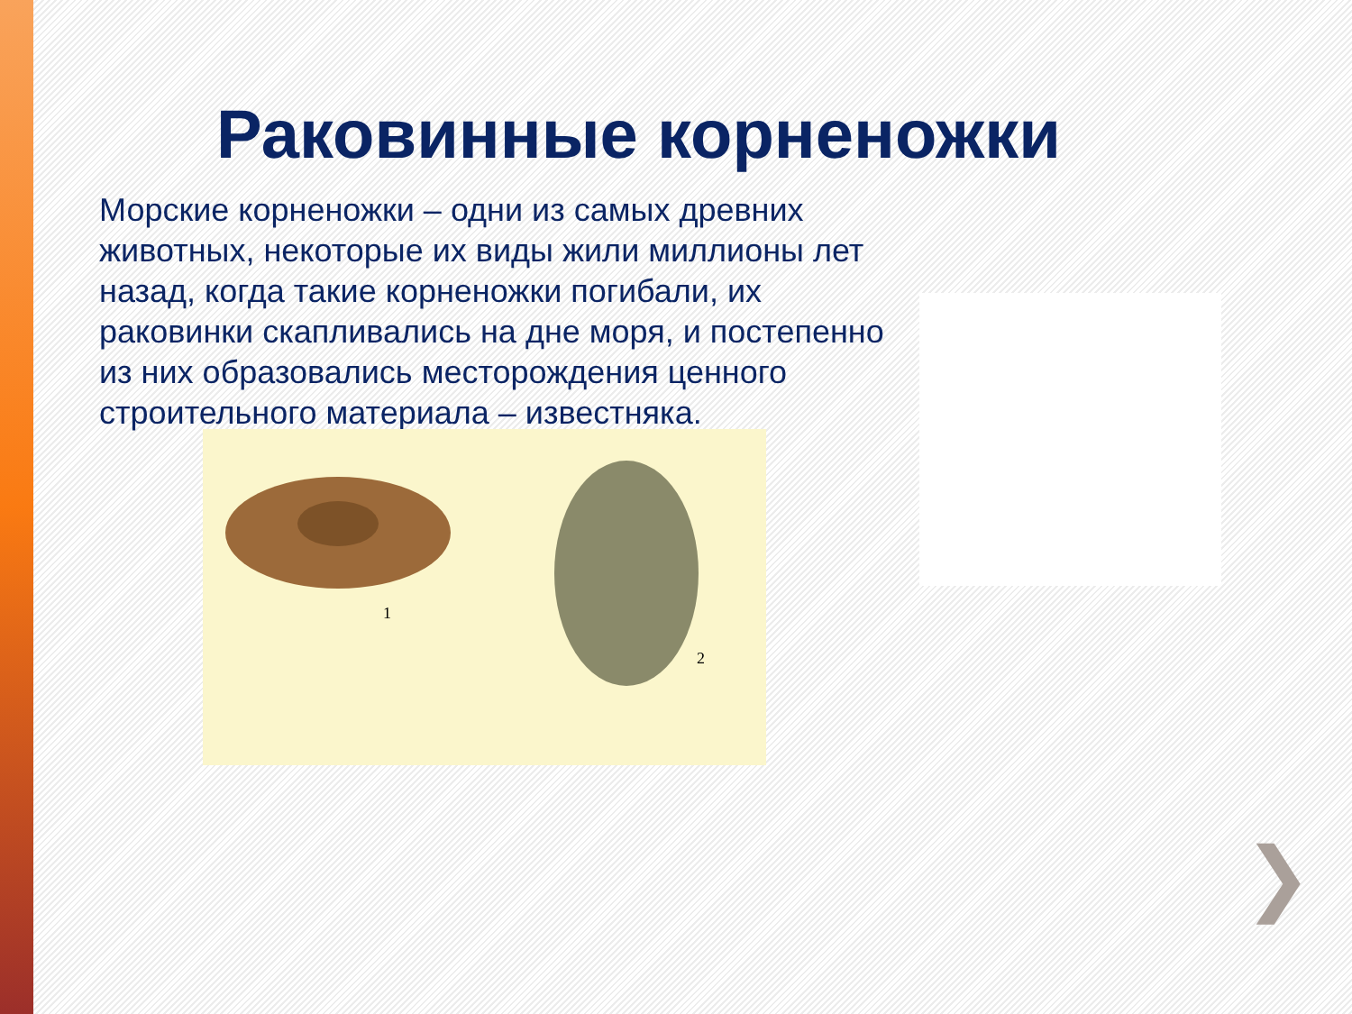Раковинные корненожки
Морские корненожки – одни из самых древних животных, некоторые их виды жили миллионы лет назад, когда такие корненожки погибали, их раковинки скапливались на дне моря, и постепенно из них образовались месторождения ценного строительного материала – известняка.
1
2
❯